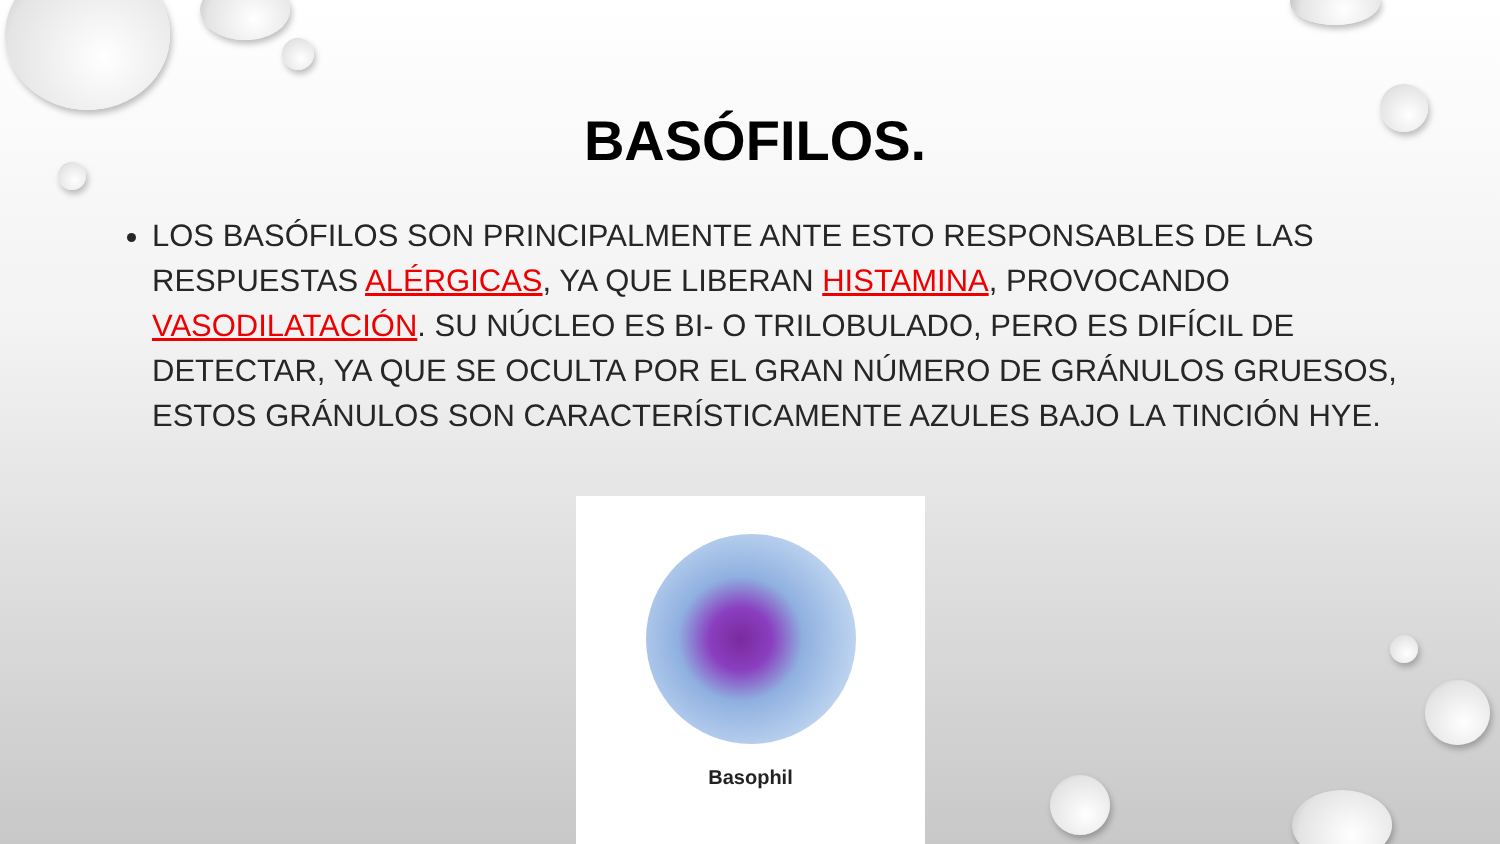BASÓFILOS.
LOS BASÓFILOS SON PRINCIPALMENTE ANTE ESTO RESPONSABLES DE LAS RESPUESTAS ALÉRGICAS, YA QUE LIBERAN HISTAMINA, PROVOCANDO VASODILATACIÓN. SU NÚCLEO ES BI- O TRILOBULADO, PERO ES DIFÍCIL DE DETECTAR, YA QUE SE OCULTA POR EL GRAN NÚMERO DE GRÁNULOS GRUESOS, ESTOS GRÁNULOS SON CARACTERÍSTICAMENTE AZULES BAJO LA TINCIÓN HYE.
Basophil